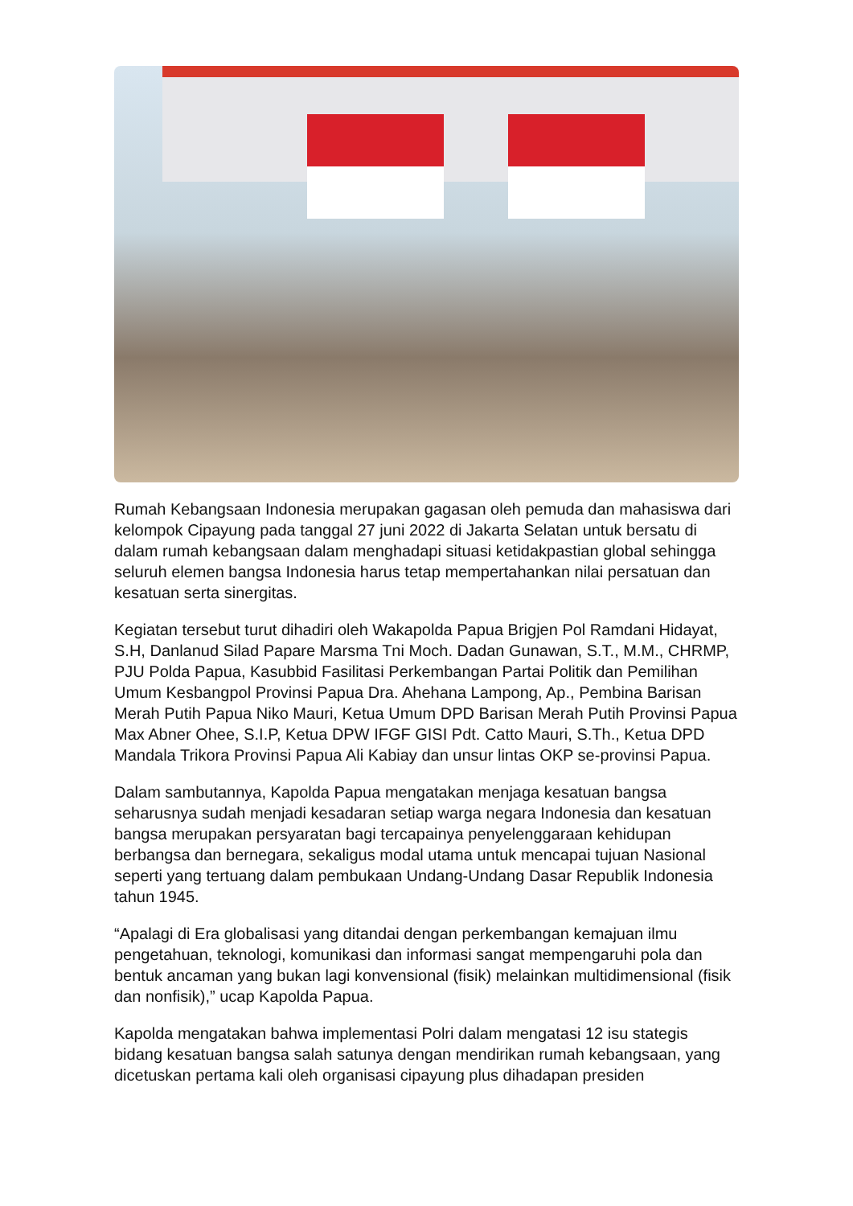Rumah Kebangsaan Indonesia merupakan gagasan oleh pemuda dan mahasiswa dari kelompok Cipayung pada tanggal 27 juni 2022 di Jakarta Selatan untuk bersatu di dalam rumah kebangsaan dalam menghadapi situasi ketidakpastian global sehingga seluruh elemen bangsa Indonesia harus tetap mempertahankan nilai persatuan dan kesatuan serta sinergitas.
Kegiatan tersebut turut dihadiri oleh Wakapolda Papua Brigjen Pol Ramdani Hidayat, S.H, Danlanud Silad Papare Marsma Tni Moch. Dadan Gunawan, S.T., M.M., CHRMP, PJU Polda Papua, Kasubbid Fasilitasi Perkembangan Partai Politik dan Pemilihan Umum Kesbangpol Provinsi Papua Dra. Ahehana Lampong, Ap., Pembina Barisan Merah Putih Papua Niko Mauri, Ketua Umum DPD Barisan Merah Putih Provinsi Papua Max Abner Ohee, S.I.P, Ketua DPW IFGF GISI Pdt. Catto Mauri, S.Th., Ketua DPD Mandala Trikora Provinsi Papua Ali Kabiay dan unsur lintas OKP se-provinsi Papua.
Dalam sambutannya, Kapolda Papua mengatakan menjaga kesatuan bangsa seharusnya sudah menjadi kesadaran setiap warga negara Indonesia dan kesatuan bangsa merupakan persyaratan bagi tercapainya penyelenggaraan kehidupan berbangsa dan bernegara, sekaligus modal utama untuk mencapai tujuan Nasional seperti yang tertuang dalam pembukaan Undang-Undang Dasar Republik Indonesia tahun 1945.
“Apalagi di Era globalisasi yang ditandai dengan perkembangan kemajuan ilmu pengetahuan, teknologi, komunikasi dan informasi sangat mempengaruhi pola dan bentuk ancaman yang bukan lagi konvensional (fisik) melainkan multidimensional (fisik dan nonfisik),” ucap Kapolda Papua.
Kapolda mengatakan bahwa implementasi Polri dalam mengatasi 12 isu stategis bidang kesatuan bangsa salah satunya dengan mendirikan rumah kebangsaan, yang dicetuskan pertama kali oleh organisasi cipayung plus dihadapan presiden